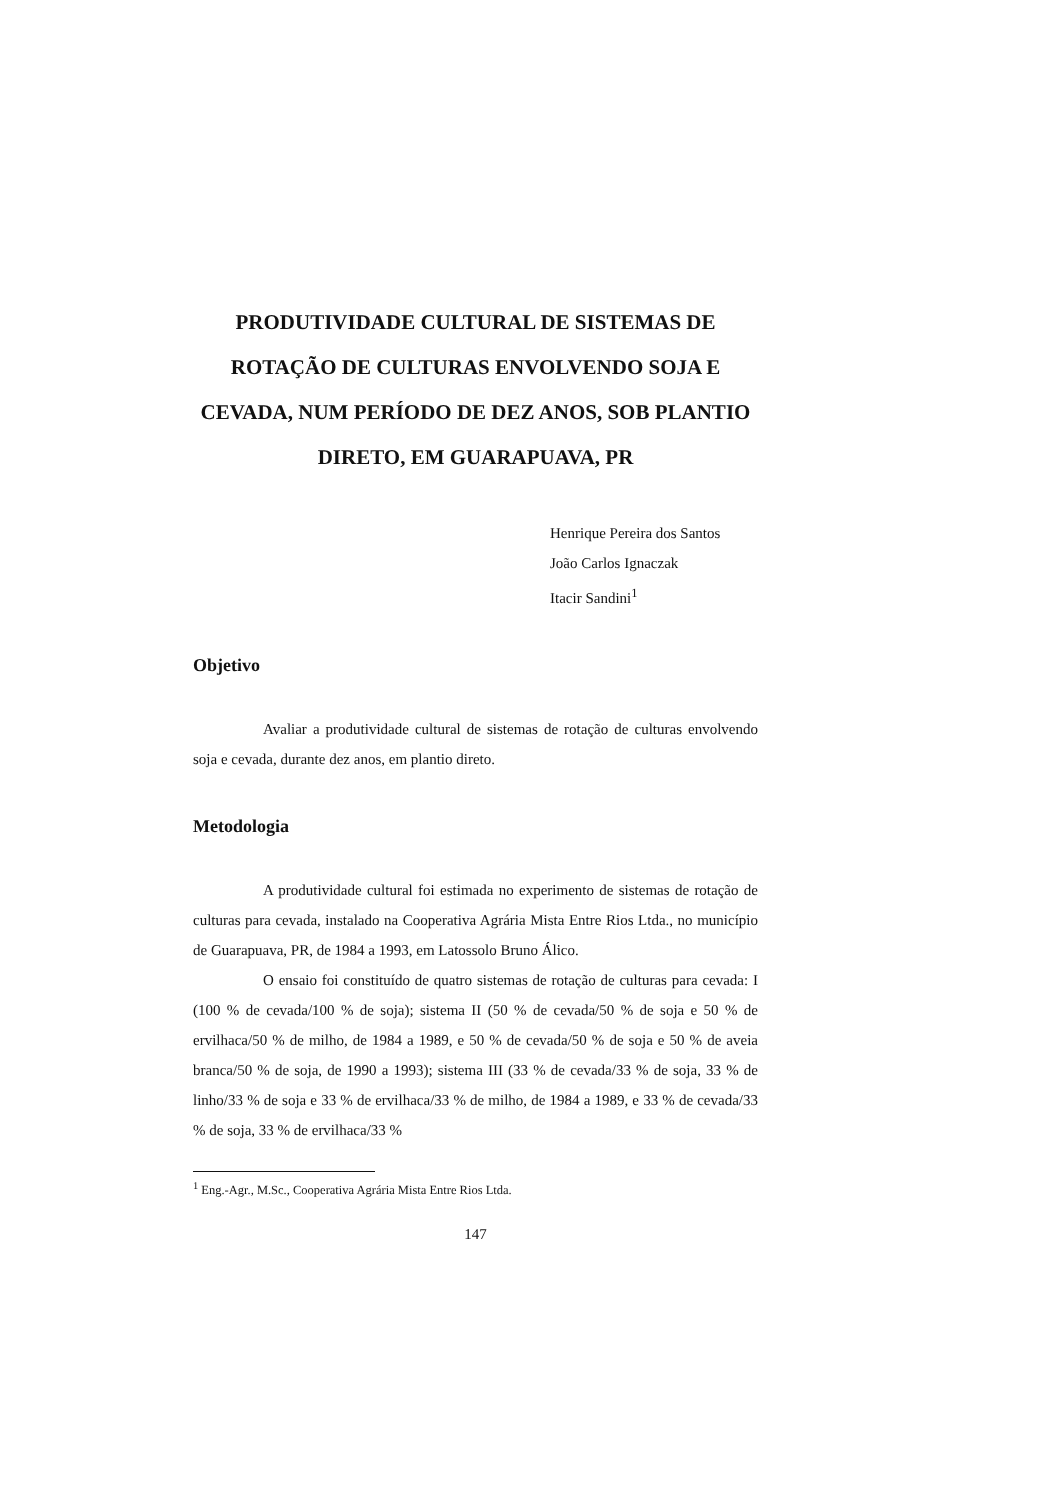PRODUTIVIDADE CULTURAL DE SISTEMAS DE ROTAÇÃO DE CULTURAS ENVOLVENDO SOJA E CEVADA, NUM PERÍODO DE DEZ ANOS, SOB PLANTIO DIRETO, EM GUARAPUAVA, PR
Henrique Pereira dos Santos
João Carlos Ignaczak
Itacir Sandini<sup>1</sup>
Objetivo
Avaliar a produtividade cultural de sistemas de rotação de culturas envolvendo soja e cevada, durante dez anos, em plantio direto.
Metodologia
A produtividade cultural foi estimada no experimento de sistemas de rotação de culturas para cevada, instalado na Cooperativa Agrária Mista Entre Rios Ltda., no município de Guarapuava, PR, de 1984 a 1993, em Latossolo Bruno Álico.
O ensaio foi constituído de quatro sistemas de rotação de culturas para cevada: I (100 % de cevada/100 % de soja); sistema II (50 % de cevada/50 % de soja e 50 % de ervilhaca/50 % de milho, de 1984 a 1989, e 50 % de cevada/50 % de soja e 50 % de aveia branca/50 % de soja, de 1990 a 1993); sistema III (33 % de cevada/33 % de soja, 33 % de linho/33 % de soja e 33 % de ervilhaca/33 % de milho, de 1984 a 1989, e 33 % de cevada/33 % de soja, 33 % de ervilhaca/33 %
<sup>1</sup> Eng.-Agr., M.Sc., Cooperativa Agrária Mista Entre Rios Ltda.
147